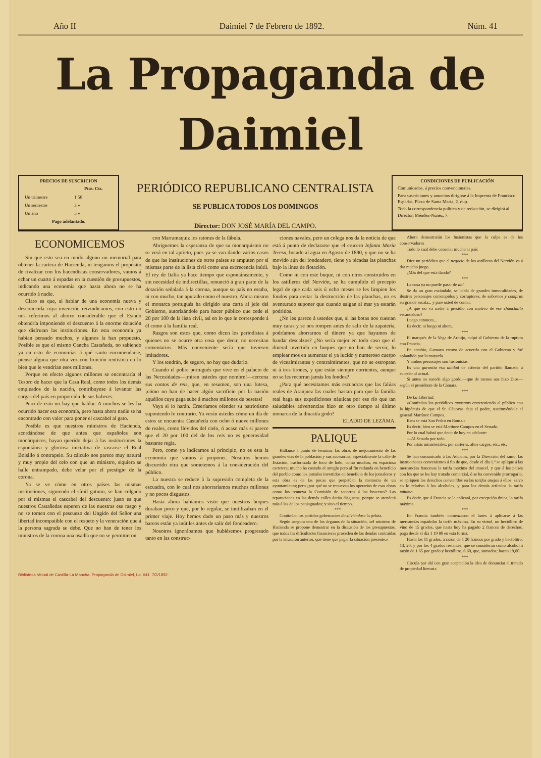Año II Daimiel 7 de Febrero de 1892. Núm. 41
La Propaganda de Daimiel
PRECIOS DE SUSCRICION
| | Ptas. Cts. |
| --- | --- |
| Un trimestre | 1 50 |
| Un semestre | 3 » |
| Un año | 5 » |
Pago adelantado.
PERIÓDICO REPUBLICANO CENTRALISTA
SE PUBLICA TODOS LOS DOMINGOS
Director: DON JOSÉ MARÍA DEL CAMPO.
CONDICIONES DE PUBLICACIÓN
Comunicados, á precios convencionales.
Para suscriciones y anuncios dirigirse á la Imprenta de Francisco Espadas, Plaza de Santa María, 2. dup.
Toda la correspondencia política y de redacción, se dirigirá al Director, Méndez-Núñez, 7.
ECONOMICEMOS
Sin que esto sea en modo alguno un memorial para obtener la cartera de Hacienda, ni tengamos el propósito de rivalizar con los hacendistas conservadores, vamos á echar un cuarto á espadas en la cuestión de presupuestos, indicando una economía que hasta ahora no se ha ocurrido á nadie.
Claro es que, al hablar de una economía nueva y desconocida cuya invención reivindicamos, con esto no nos referimos al ahorro considerable que el Estado obtendría imponiendo el descuento á la enorme dotación que disfrutan las instituciones. En esta economía ya habían pensado muchos, y algunos la han propuesto. Posible es que el mismo Cancha Castañeda, no sabiendo ya en esto de economías á qué santo encomendarse, piense alguna que otra vez con fruición rentística en lo bien que le vendrían esos millones.
Porque en efecto algunos millones se encontraría el Tesoro de hacer que la Casa Real, como todos los demás empleados de la nación, contribuyese á levantar las cargas del país en proporción de sus haberes.
Pero de esto no hay que hablar. A muchos se les ha ocurrido hacer esa economía, pero hasta ahora nadie se ha encontrado con valor para poner el cascabel al gato.
Posible es que nuestros ministros de Hacienda, acordándose de que antes que españoles son monárquicos, hayan querido dejar á las instituciones la espontánea y gloriosa iniciativa de rascarse el Real Bolsillo á contrapelo. Su cálculo nos parece muy natural y muy propio del celo con que un ministro, siquiera se halle entrampado, debe velar por el prestigio de la corona.
Ya se ve cómo en otros países las mismas instituciones, siguiendo el símil gatuno, se han colgado por sí mismas el cascabel del descuento: justo es que nuestros Castañedas esperen de las nuestras ese rasgo y no se tomen con el pescuezo del Ungido del Señor una libertad incompatible con el respeto y la veneración que á la persona sagrada se debe. Que no han de tener los ministros de la corona una osadía que no se permitieron
con Marramaquiz los ratones de la fábula.
Abriguemos la esperanza de que su monarquismo no se verá en tal aprieto, pues ya se van dando varios casos de que las instituciones de otros países se amputen por sí mismas parte de la lista civil como una excrecencia inútil. El rey de Italia ya hace tiempo que espontáneamente, y sin necesidad de indirectillas, renunció á gran parte de la dotación señalada á la corona, aunque su país no estaba, ni con mucho, tan apurado como el nuestro. Ahora mismo el monarca portugués ha dirigido una carta al jefe del Gobierno, autorizándole para hacer público que cede el 20 por 100 de la lista civil, así en lo que le corresponde á él como á la familia real.
Rasgos son estos que, como dicen los periodistas á quienes no se ocurre otra cosa que decir, no necesitan comentarios. Más conveniente sería que tuviesen imitadores.
Y los tendrán, de seguro, no hay que dudarlo.
Cuando el pobre portugués que vive en el palacio de las Necesidades—¡miren ustedes que nombre!—cercena sus contos de reis, que, en resumen, son una futesa, ¡cómo no han de hacer algún sacrificio por la nación aquéllos cuya paga sube á muchos millones de pesetas!
Vaya si lo harán. Creeríamos ofender su patriotismo suponiendo lo contrario. Ya verán ustedes cómo un día de estos se encuentra Castañeda con ocho ó nueve millones de reales, como llovidos del cielo, ó acaso más si parece que el 20 por 100 del de los reis no es generosidad bastante regia.
Pero, como ya indicamos al principio, no es esta la economía que vamos á proponer. Nosotros hemos discurrido otra que sometemos á la consideración del público.
La nuestra se reduce á la supresión completa de la escuadra, con lo cual nos ahorraríamos muchos millones y no pocos disgustos.
Hasta ahora habíamos visto que nuestros buques duraban poco y que, por lo regular, se inutilizaban en el primer viaje. Hoy hemos dado un paso más y nuestros barcos están ya inútiles antes de salir del fondeadero.
Nosotros ignorábamos que hubiésemos progresado tanto en las construc-
ciones navales, pero un colega nos da la noticia de que está á punto de declararse que el crucero Infanta María Teresa, botado al agua en Agosto de 1890, y que no se ha movido aún del fondeadero, tiene ya picadas las planchas bajo la línea de flotación.
Como ni con este buque, ni con otros construidos en los astilleros del Nervión, se ha cumplido el precepto legal de que cada seis ú ocho meses se les limpien los fondos para evitar la destrucción de las planchas, no es aventurado suponer que cuando salgan al mar ya estarán podridos.
¿No les parece á ustedes que, si las botas nos cuestan muy caras y se nos rompen antes de salir de la zapatería, podríamos ahorrarnos el dinero ya que hayamos de handar descalzos? ¿No sería mejor en todo caso que el dineral invertido en buques que no han de servir, lo emplear mos en aumentar el ya lucido y numeroso cuerpo de vicealmirantes y contralmirantes, que no se estropean ni á tres tirones, y que están siempre corrientes, aunque no se les recorran jamás los fondos?
¿Para qué necesitamos más escuadras que las falúas reales de Aranjuez las cuales bastan para que la familia real haga sus expediciones náuticas por ese río que tan saludables advertencias hizo en otro tiempo al último monarca de la dinastía godo?
ELADIO DE LEZÁMA.
PALIQUE
Hállanse á punto de terminar las obras de mejoramiento de las grandes vías de la población y sus accesorias; especialmente la calle de Estación, trasformada de foco de lodo, como muchas, en espaciosa carretera; mucho ha costado el arreglo pero al fin redunda en beneficio del pueblo como los jornales invertidos en beneficio de los jornaleros y esta obra es de las pocas que perpetúan la memoria de un ayuntamiento; pero ¿por qué no se renuevan los operarios de esas obras como los renueva la Comisión de socorros á los braceros? Las reparaciones en las demás calles darán disgustos, porque se atenderá más á las de los paniaguados; y sino el tiempo.
***
Continúan los partidos gobernantes devolviéndose la pelota.
Según asegura uno de los órganos de la situación, «el ministro de Hacienda se propone demostrar en la discusión de los presupuestos, que todas las dificultades financieras proceden de las deudas contraídas por la situación anterior, que tiene que pagar la situación presente.»
Ahora demostrarán los fusionistas que la culpa es de los conservadores
Todo lo cual debe consolar mucho al país
***
Dice un periódico que el negocio de los astilleros del Nervión va á dar mucho juego.
¿Más del que está dando?
***
La cosa ya no puede pasar de ahí.
Se da un gran escándalo, se habla de grandes inmoralidades, de ilustres personajes corrompidos y corruptores, de sobornos y compras en grande escala... y pare usted de contar.
¿A que no va nadie á presidio con motivo de ese chanchullo escandaloso?
Luego entonces...
Es decir, ni luego ni ahora.
***
El marqués de la Vega de Armijo, culpó al Gobierno de la ruptura con Francia.
En cambio, Gamazo estuvo de acuerdo con el Gobierno y fué aplaudido por la mayoría.
Y ambos personajes son fusionistas.
Es una garantía esa unidad de criterio del partido llamado á suceder al actual.
Si antes no sucede algo gordo,—que de menos nos hizo Dios—según el presidente de la Cámara.
***
De La Libertad:
«Continúan los periódicos amusants entreteniendo al público con la hipótesis de que el Sr. Cánovas deja el poder, sustituyéndole el general Martínez Campos.
Bien se está San Pedro en Roma.»
Es decir, bien se está Martínez Campos en el Senado.
Por lo cual habrá que decir de hoy en adelante:
—Al Senado por todo.
Por crisis ministeriales, por carteras, altos cargos, etc., etc.
***
Se han comunicado á las Aduanas, por la Dirección del ramo, las instrucciones convenientes á fin de que, desde el día 1.º se aplique á las mercancías francesas la tarifa máxima del arancel, y que á los países con los que se les hay tratado comercial, ó se ha convenido prorrogarlo, se apliquen los derechos convenidos en las tarifas anejas á ellos; salvo en lo relativo á los alcoholes, y para los demás artículos la tarifa mínima.
Es decir, que á Francia se le aplicará, por excepción única, la tarifa máxima.
***
En Francia también comenzaron el lunes á aplicarse á las mercancías españolas la tarifa máxima. En su virtud, un hectólitro de vino de 15 grados, que hasta hoy ha pagado 2 francos de derechos, paga desde el día 1 19 80 en esta forma:
Hasta los 11 grados, á razón de 1 20 francos por grado y hectólitro, 13, 20; y por los 4 grados restantes, que se consideran como alcohol á razón de 1 65 por grado y hectólitro, 6,60, que, sumados; hacen 19,80.
***
Circula por ahí con gran aceptación la idea de denunciar el tratado de propiedad literaria
Biblioteca Virtual de Castilla-La Mancha. Propaganda de Daimiel, La. #41, 7/2/1892.